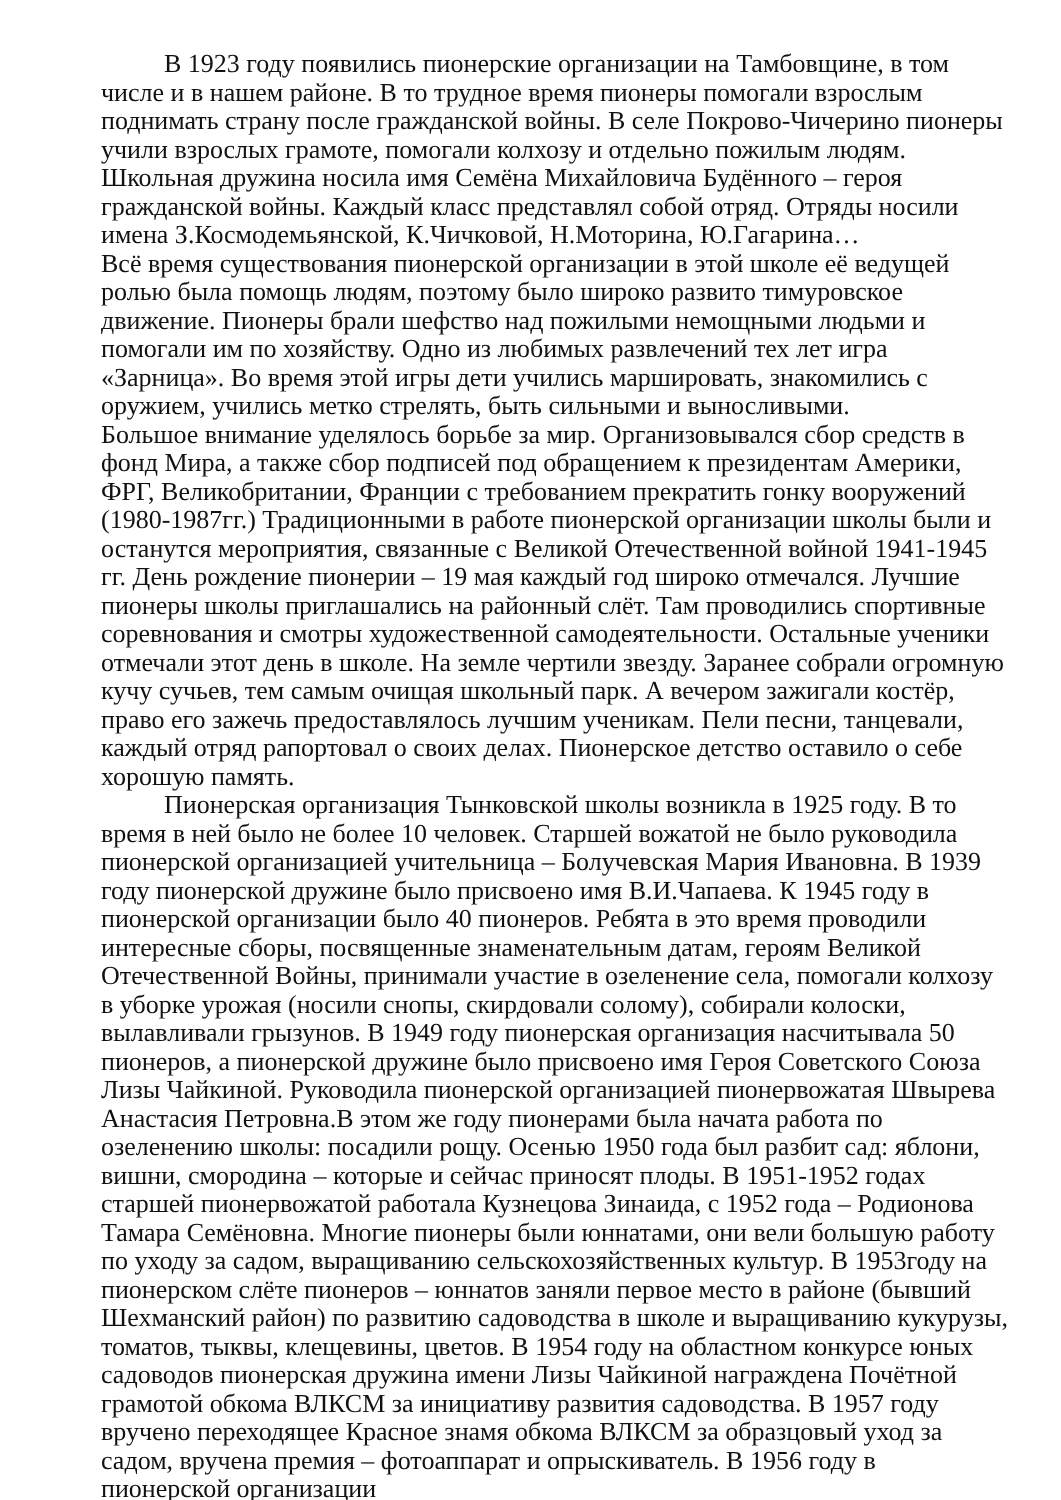В 1923 году появились пионерские организации на Тамбовщине, в том числе и в нашем районе. В то трудное время пионеры помогали взрослым поднимать страну после гражданской войны. В селе Покрово-Чичерино пионеры учили взрослых грамоте, помогали колхозу и отдельно пожилым людям. Школьная дружина носила имя Семёна Михайловича Будённого – героя гражданской войны. Каждый класс представлял собой отряд. Отряды носили имена З.Космодемьянской, К.Чичковой, Н.Моторина, Ю.Гагарина…
Всё время существования пионерской организации в этой школе её ведущей ролью была помощь людям, поэтому было широко развито тимуровское движение. Пионеры брали шефство над пожилыми немощными людьми и помогали им по хозяйству. Одно из любимых развлечений тех лет игра «Зарница». Во время этой игры дети учились маршировать, знакомились с оружием, учились метко стрелять, быть сильными и выносливыми.
Большое внимание уделялось борьбе за мир. Организовывался сбор средств в фонд Мира, а также сбор подписей под обращением к президентам Америки, ФРГ, Великобритании, Франции с требованием прекратить гонку вооружений (1980-1987гг.) Традиционными в работе пионерской организации школы были и останутся мероприятия, связанные с Великой Отечественной войной 1941-1945 гг. День рождение пионерии – 19 мая каждый год широко отмечался. Лучшие пионеры школы приглашались на районный слёт. Там проводились спортивные соревнования и смотры художественной самодеятельности. Остальные ученики отмечали этот день в школе. На земле чертили звезду. Заранее собрали огромную кучу сучьев, тем самым очищая школьный парк. А вечером зажигали костёр, право его зажечь предоставлялось лучшим ученикам. Пели песни, танцевали, каждый отряд рапортовал о своих делах. Пионерское детство оставило о себе хорошую память.
Пионерская организация Тынковской школы возникла в 1925 году. В то время в ней было не более 10 человек. Старшей вожатой не было руководила пионерской организацией учительница – Болучевская Мария Ивановна. В 1939 году пионерской дружине было присвоено имя В.И.Чапаева. К 1945 году в пионерской организации было 40 пионеров. Ребята в это время проводили интересные сборы, посвященные знаменательным датам, героям Великой Отечественной Войны, принимали участие в озеленение села, помогали колхозу в уборке урожая (носили снопы, скирдовали солому), собирали колоски, вылавливали грызунов. В 1949 году пионерская организация насчитывала 50 пионеров, а пионерской дружине было присвоено имя Героя Советского Союза Лизы Чайкиной. Руководила пионерской организацией пионервожатая Швырева Анастасия Петровна.В этом же году пионерами была начата работа по озеленению школы: посадили рощу. Осенью 1950 года был разбит сад: яблони, вишни, смородина – которые и сейчас приносят плоды. В 1951-1952 годах старшей пионервожатой работала Кузнецова Зинаида, с 1952 года – Родионова Тамара Семёновна. Многие пионеры были юннатами, они вели большую работу по уходу за садом, выращиванию сельскохозяйственных культур. В 1953году на пионерском слёте пионеров – юннатов заняли первое место в районе (бывший Шехманский район) по развитию садоводства в школе и выращиванию кукурузы, томатов, тыквы, клещевины, цветов. В 1954 году на областном конкурсе юных садоводов пионерская дружина имени Лизы Чайкиной награждена Почётной грамотой обкома ВЛКСМ за инициативу развития садоводства. В 1957 году вручено переходящее Красное знамя обкома ВЛКСМ за образцовый уход за садом, вручена премия – фотоаппарат и опрыскиватель. В 1956 году в пионерской организации